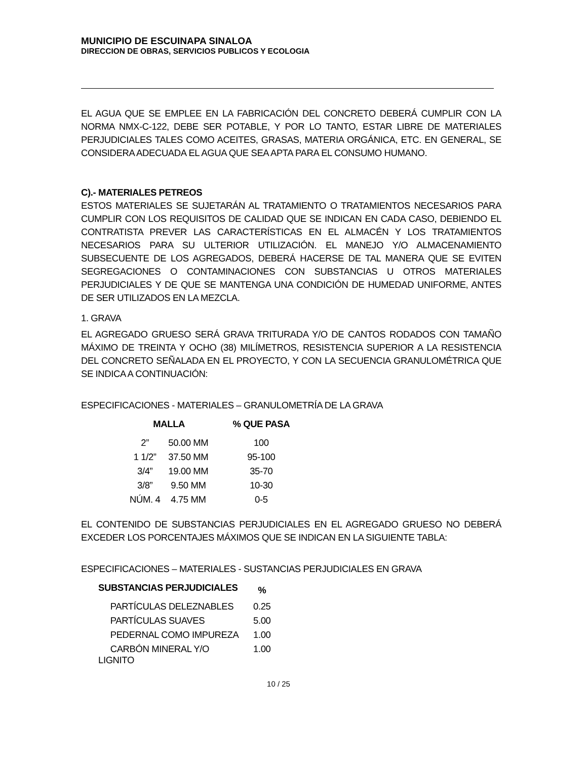MUNICIPIO DE ESCUINAPA SINALOA
DIRECCION DE OBRAS, SERVICIOS PUBLICOS Y ECOLOGIA
EL AGUA QUE SE EMPLEE EN LA FABRICACIÓN DEL CONCRETO DEBERÁ CUMPLIR CON LA NORMA NMX-C-122, DEBE SER POTABLE, Y POR LO TANTO, ESTAR LIBRE DE MATERIALES PERJUDICIALES TALES COMO ACEITES, GRASAS, MATERIA ORGÁNICA, ETC. EN GENERAL, SE CONSIDERA ADECUADA EL AGUA QUE SEA APTA PARA EL CONSUMO HUMANO.
C).- MATERIALES PETREOS
ESTOS MATERIALES SE SUJETARÁN AL TRATAMIENTO O TRATAMIENTOS NECESARIOS PARA CUMPLIR CON LOS REQUISITOS DE CALIDAD QUE SE INDICAN EN CADA CASO, DEBIENDO EL CONTRATISTA PREVER LAS CARACTERÍSTICAS EN EL ALMACÉN Y LOS TRATAMIENTOS NECESARIOS PARA SU ULTERIOR UTILIZACIÓN. EL MANEJO Y/O ALMACENAMIENTO SUBSECUENTE DE LOS AGREGADOS, DEBERÁ HACERSE DE TAL MANERA QUE SE EVITEN SEGREGACIONES O CONTAMINACIONES CON SUBSTANCIAS U OTROS MATERIALES PERJUDICIALES Y DE QUE SE MANTENGA UNA CONDICIÓN DE HUMEDAD UNIFORME, ANTES DE SER UTILIZADOS EN LA MEZCLA.
1. GRAVA
EL AGREGADO GRUESO SERÁ GRAVA TRITURADA Y/O DE CANTOS RODADOS CON TAMAÑO MÁXIMO DE TREINTA Y OCHO (38) MILÍMETROS, RESISTENCIA SUPERIOR A LA RESISTENCIA DEL CONCRETO SEÑALADA EN EL PROYECTO, Y CON LA SECUENCIA GRANULOMÉTRICA QUE SE INDICA A CONTINUACIÓN:
ESPECIFICACIONES - MATERIALES – GRANULOMETRÍA DE LA GRAVA
| MALLA | | % QUE PASA |
| --- | --- | --- |
| 2” | 50.00 MM | 100 |
| 1 1/2” | 37.50 MM | 95-100 |
| 3/4” | 19.00 MM | 35-70 |
| 3/8” | 9.50 MM | 10-30 |
| NÚM. 4 | 4.75 MM | 0-5 |
EL CONTENIDO DE SUBSTANCIAS PERJUDICIALES EN EL AGREGADO GRUESO NO DEBERÁ EXCEDER LOS PORCENTAJES MÁXIMOS QUE SE INDICAN EN LA SIGUIENTE TABLA:
ESPECIFICACIONES – MATERIALES - SUSTANCIAS PERJUDICIALES EN GRAVA
| SUBSTANCIAS PERJUDICIALES | % |
| --- | --- |
| PARTÍCULAS DELEZNABLES | 0.25 |
| PARTÍCULAS SUAVES | 5.00 |
| PEDERNAL COMO IMPUREZA | 1.00 |
| CARBÓN MINERAL Y/O LIGNITO | 1.00 |
10 / 25